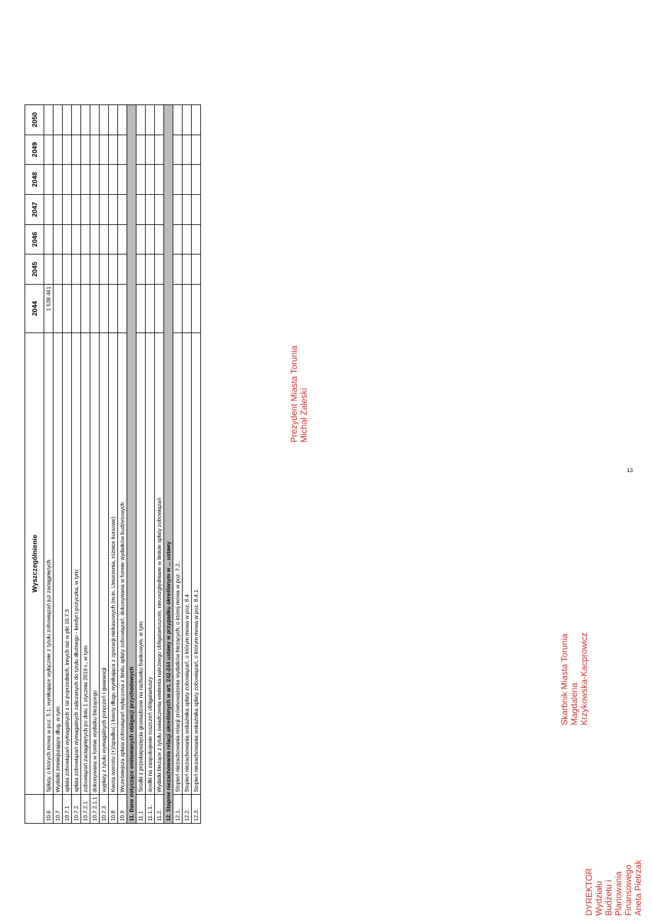| | Wyszczególnienie | 2044 | 2045 | 2046 | 2047 | 2048 | 2049 | 2050 |
| --- | --- | --- | --- | --- | --- | --- | --- | --- |
| 10.6 | Spłaty, o których mowa w poz. 5.1, wynikające wyłącznie z tytułu zobowiązań już zaciągniętych | 1 538 461 | | | | | | |
| 10.7 | Wydatki zmniejszające dług, w tym: | | | | | | | |
| 10.7.1 | spłata zobowiązań wymagalnych z lat poprzednich, innych niż w pkt 10.7.3 | | | | | | | |
| 10.7.2 | spłata zobowiązań wymagalnych zaliczanych do tytułu dłużnego - kredyt i pożyczka, w tym: | | | | | | | |
| 10.7.2.1 | zobowiązań zaciągniętych po dniu 1 stycznia 2019 r., w tym: | | | | | | | |
| 10.7.2.1.1 | dokonywana w formie wydatku bieżącego | | | | | | | |
| 10.7.3 | wypłaty z tytułu wymagalnych poręczeń i gwarancji | | | | | | | |
| 10.8 | Kwota wzrostu (+)/spadku(-) kwoty długu wynikająca z operacji niekasowych (m.in. Umorzenia, różnice kursowe) | | | | | | | |
| 10.9 | Wcześniejsza spłata zobowiązań wyłączona z limitu spłaty zobowiązań, dokonywana w formie wydatków budżetowych | | | | | | | |
| 11. Dane dotyczące emitowanych obligacji przychodowych | | | | | | | | |
| 11.1 | Środki z przedsięwzięcia gromadzone na rachunku bankowym, w tym: | | | | | | | |
| 11.1.1. | środki na zaspokojenie roszczeń obligatariuszy | | | | | | | |
| 11.2. | Wydatki bieżące z tytułu świadczenia emitenta należnego obligatariuszom, nieuwzględniane w limicie spłaty zobowiązań | | | | | | | |
| 12. Stopnie niezachowania relacji określonych w art. 242-244 ustawy w przypadku określonym w ... ustawy | | | | | | | | |
| 12.1. | Stopień niezachowania relacji zrównoważenia wydatków bieżących, o której mowa w poz. 7.2. | | | | | | | |
| 12.2. | Stopień niezachowania wskaźnika spłaty zobowiązań, o którym mowa w poz. 8.4 | | | | | | | |
| 12.3. | Stopień niezachowania wskaźnika spłaty zobowiązań, o którym mowa w poz. 8.4.1 | | | | | | | |
Prezydent Miasta Torunia
Michał Zaleski
Skarbnik Miasta Torunia
Magdalena Krzykowska-Kacprowicz
DYREKTOR
Wydziału Budżetu i Planowania Finansowego
Aneta Pietrzak
13